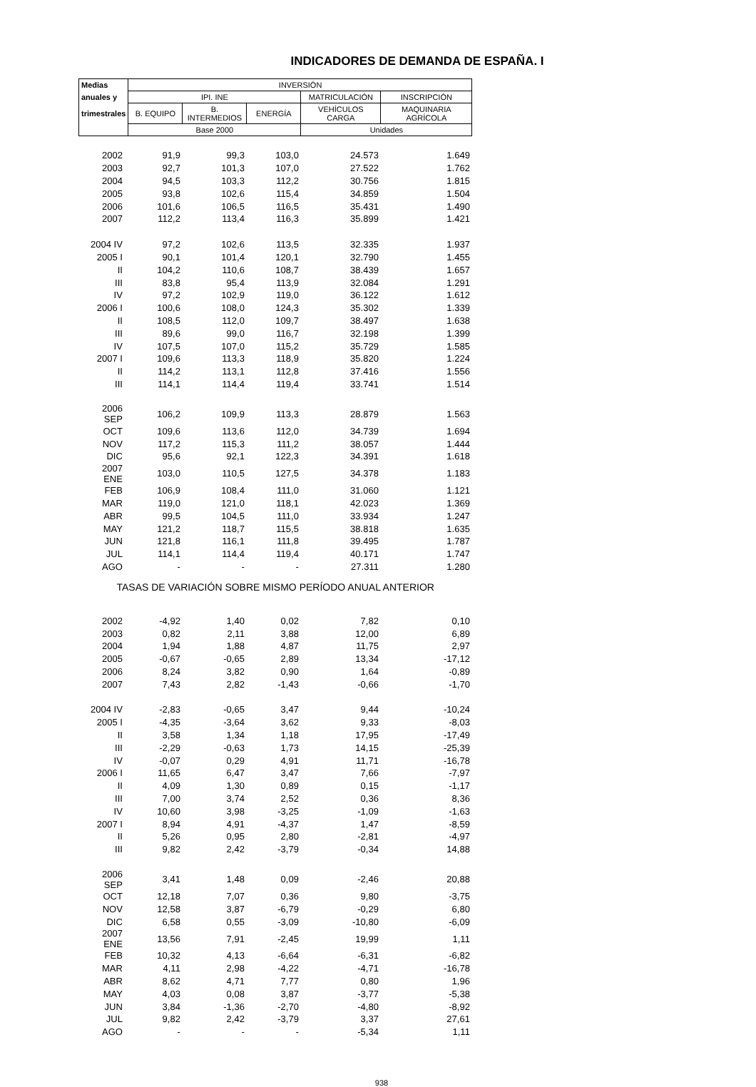INDICADORES DE DEMANDA DE ESPAÑA. I
| Medias | INVERSIÓN | | | | |
| --- | --- | --- | --- | --- | --- |
| anuales y | IPI. INE | | | MATRICULACIÓN | INSCRIPCIÓN |
| trimestrales | B. EQUIPO | B. INTERMEDIOS | ENERGÍA | VEHÍCULOS CARGA | MAQUINARIA AGRÍCOLA |
| | Base 2000 | | | Unidades | |
| 2002 | 91,9 | 99,3 | 103,0 | 24.573 | 1.649 |
| 2003 | 92,7 | 101,3 | 107,0 | 27.522 | 1.762 |
| 2004 | 94,5 | 103,3 | 112,2 | 30.756 | 1.815 |
| 2005 | 93,8 | 102,6 | 115,4 | 34.859 | 1.504 |
| 2006 | 101,6 | 106,5 | 116,5 | 35.431 | 1.490 |
| 2007 | 112,2 | 113,4 | 116,3 | 35.899 | 1.421 |
| 2004 IV | 97,2 | 102,6 | 113,5 | 32.335 | 1.937 |
| 2005 I | 90,1 | 101,4 | 120,1 | 32.790 | 1.455 |
| II | 104,2 | 110,6 | 108,7 | 38.439 | 1.657 |
| III | 83,8 | 95,4 | 113,9 | 32.084 | 1.291 |
| IV | 97,2 | 102,9 | 119,0 | 36.122 | 1.612 |
| 2006 I | 100,6 | 108,0 | 124,3 | 35.302 | 1.339 |
| II | 108,5 | 112,0 | 109,7 | 38.497 | 1.638 |
| III | 89,6 | 99,0 | 116,7 | 32.198 | 1.399 |
| IV | 107,5 | 107,0 | 115,2 | 35.729 | 1.585 |
| 2007 I | 109,6 | 113,3 | 118,9 | 35.820 | 1.224 |
| II | 114,2 | 113,1 | 112,8 | 37.416 | 1.556 |
| III | 114,1 | 114,4 | 119,4 | 33.741 | 1.514 |
| 2006 SEP | 106,2 | 109,9 | 113,3 | 28.879 | 1.563 |
| OCT | 109,6 | 113,6 | 112,0 | 34.739 | 1.694 |
| NOV | 117,2 | 115,3 | 111,2 | 38.057 | 1.444 |
| DIC | 95,6 | 92,1 | 122,3 | 34.391 | 1.618 |
| 2007 ENE | 103,0 | 110,5 | 127,5 | 34.378 | 1.183 |
| FEB | 106,9 | 108,4 | 111,0 | 31.060 | 1.121 |
| MAR | 119,0 | 121,0 | 118,1 | 42.023 | 1.369 |
| ABR | 99,5 | 104,5 | 111,0 | 33.934 | 1.247 |
| MAY | 121,2 | 118,7 | 115,5 | 38.818 | 1.635 |
| JUN | 121,8 | 116,1 | 111,8 | 39.495 | 1.787 |
| JUL | 114,1 | 114,4 | 119,4 | 40.171 | 1.747 |
| AGO | - | - | - | 27.311 | 1.280 |
| TASAS DE VARIACIÓN SOBRE MISMO PERÍODO ANUAL ANTERIOR | | | | | |
| 2002 | -4,92 | 1,40 | 0,02 | 7,82 | 0,10 |
| 2003 | 0,82 | 2,11 | 3,88 | 12,00 | 6,89 |
| 2004 | 1,94 | 1,88 | 4,87 | 11,75 | 2,97 |
| 2005 | -0,67 | -0,65 | 2,89 | 13,34 | -17,12 |
| 2006 | 8,24 | 3,82 | 0,90 | 1,64 | -0,89 |
| 2007 | 7,43 | 2,82 | -1,43 | -0,66 | -1,70 |
| 2004 IV | -2,83 | -0,65 | 3,47 | 9,44 | -10,24 |
| 2005 I | -4,35 | -3,64 | 3,62 | 9,33 | -8,03 |
| II | 3,58 | 1,34 | 1,18 | 17,95 | -17,49 |
| III | -2,29 | -0,63 | 1,73 | 14,15 | -25,39 |
| IV | -0,07 | 0,29 | 4,91 | 11,71 | -16,78 |
| 2006 I | 11,65 | 6,47 | 3,47 | 7,66 | -7,97 |
| II | 4,09 | 1,30 | 0,89 | 0,15 | -1,17 |
| III | 7,00 | 3,74 | 2,52 | 0,36 | 8,36 |
| IV | 10,60 | 3,98 | -3,25 | -1,09 | -1,63 |
| 2007 I | 8,94 | 4,91 | -4,37 | 1,47 | -8,59 |
| II | 5,26 | 0,95 | 2,80 | -2,81 | -4,97 |
| III | 9,82 | 2,42 | -3,79 | -0,34 | 14,88 |
| 2006 SEP | 3,41 | 1,48 | 0,09 | -2,46 | 20,88 |
| OCT | 12,18 | 7,07 | 0,36 | 9,80 | -3,75 |
| NOV | 12,58 | 3,87 | -6,79 | -0,29 | 6,80 |
| DIC | 6,58 | 0,55 | -3,09 | -10,80 | -6,09 |
| 2007 ENE | 13,56 | 7,91 | -2,45 | 19,99 | 1,11 |
| FEB | 10,32 | 4,13 | -6,64 | -6,31 | -6,82 |
| MAR | 4,11 | 2,98 | -4,22 | -4,71 | -16,78 |
| ABR | 8,62 | 4,71 | 7,77 | 0,80 | 1,96 |
| MAY | 4,03 | 0,08 | 3,87 | -3,77 | -5,38 |
| JUN | 3,84 | -1,36 | -2,70 | -4,80 | -8,92 |
| JUL | 9,82 | 2,42 | -3,79 | 3,37 | 27,61 |
| AGO | - | - | - | -5,34 | 1,11 |
938